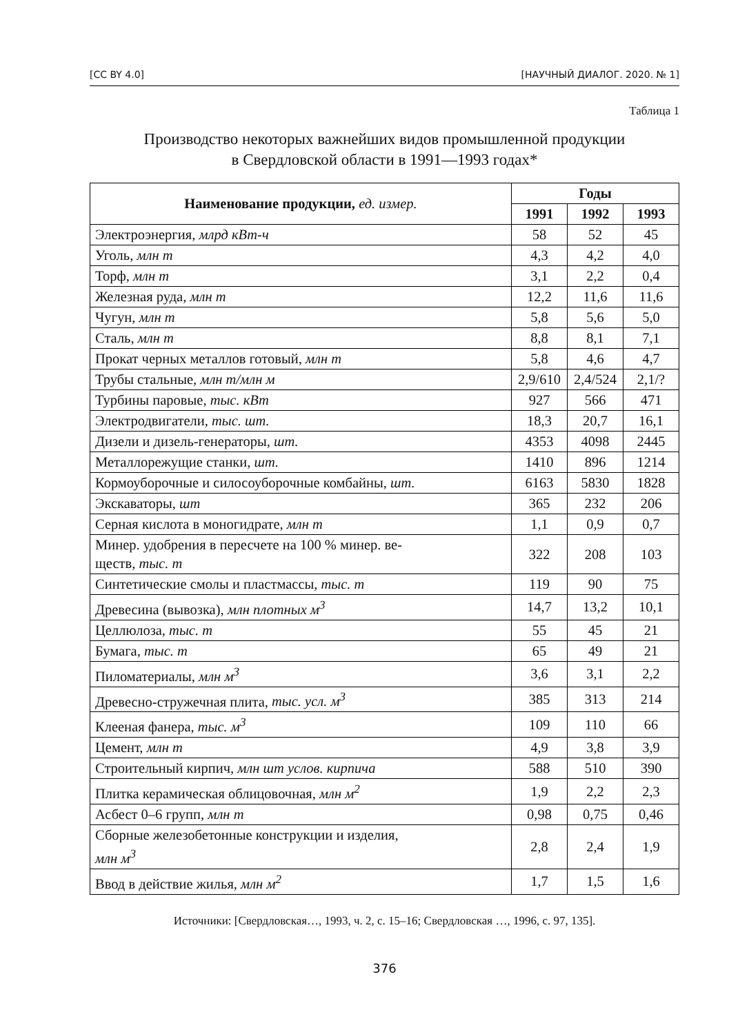[CC BY 4.0] [НАУЧНЫЙ ДИАЛОГ. 2020. № 1]
Таблица 1
Производство некоторых важнейших видов промышленной продукции
в Свердловской области в 1991—1993 годах*
| Наименование продукции, ед. измер. | Годы | | |
| --- | --- | --- | --- |
| | 1991 | 1992 | 1993 |
| Электроэнергия, млрд кВт-ч | 58 | 52 | 45 |
| Уголь, млн т | 4,3 | 4,2 | 4,0 |
| Торф, млн т | 3,1 | 2,2 | 0,4 |
| Железная руда, млн т | 12,2 | 11,6 | 11,6 |
| Чугун, млн т | 5,8 | 5,6 | 5,0 |
| Сталь, млн т | 8,8 | 8,1 | 7,1 |
| Прокат черных металлов готовый, млн т | 5,8 | 4,6 | 4,7 |
| Трубы стальные, млн т/млн м | 2,9/610 | 2,4/524 | 2,1/? |
| Турбины паровые, тыс. кВт | 927 | 566 | 471 |
| Электродвигатели, тыс. шт. | 18,3 | 20,7 | 16,1 |
| Дизели и дизель-генераторы, шт. | 4353 | 4098 | 2445 |
| Металлорежущие станки, шт. | 1410 | 896 | 1214 |
| Кормоуборочные и силосоуборочные комбайны, шт. | 6163 | 5830 | 1828 |
| Экскаваторы, шт | 365 | 232 | 206 |
| Серная кислота в моногидрате, млн т | 1,1 | 0,9 | 0,7 |
| Минер. удобрения в пересчете на 100 % минер. ве- ществ, тыс. т | 322 | 208 | 103 |
| Синтетические смолы и пластмассы, тыс. т | 119 | 90 | 75 |
| Древесина (вывозка), млн плотных м<sup>3</sup> | 14,7 | 13,2 | 10,1 |
| Целлюлоза, тыс. т | 55 | 45 | 21 |
| Бумага, тыс. т | 65 | 49 | 21 |
| Пиломатериалы, млн м<sup>3</sup> | 3,6 | 3,1 | 2,2 |
| Древесно-стружечная плита, тыс. усл. м<sup>3</sup> | 385 | 313 | 214 |
| Клееная фанера, тыс. м<sup>3</sup> | 109 | 110 | 66 |
| Цемент, млн т | 4,9 | 3,8 | 3,9 |
| Строительный кирпич, млн шт услов. кирпича | 588 | 510 | 390 |
| Плитка керамическая облицовочная, млн м<sup>2</sup> | 1,9 | 2,2 | 2,3 |
| Асбест 0–6 групп, млн т | 0,98 | 0,75 | 0,46 |
| Сборные железобетонные конструкции и изделия, млн м<sup>3</sup> | 2,8 | 2,4 | 1,9 |
| Ввод в действие жилья, млн м<sup>2</sup> | 1,7 | 1,5 | 1,6 |
Источники: [Свердловская…, 1993, ч. 2, с. 15–16; Свердловская …, 1996, с. 97, 135].
376